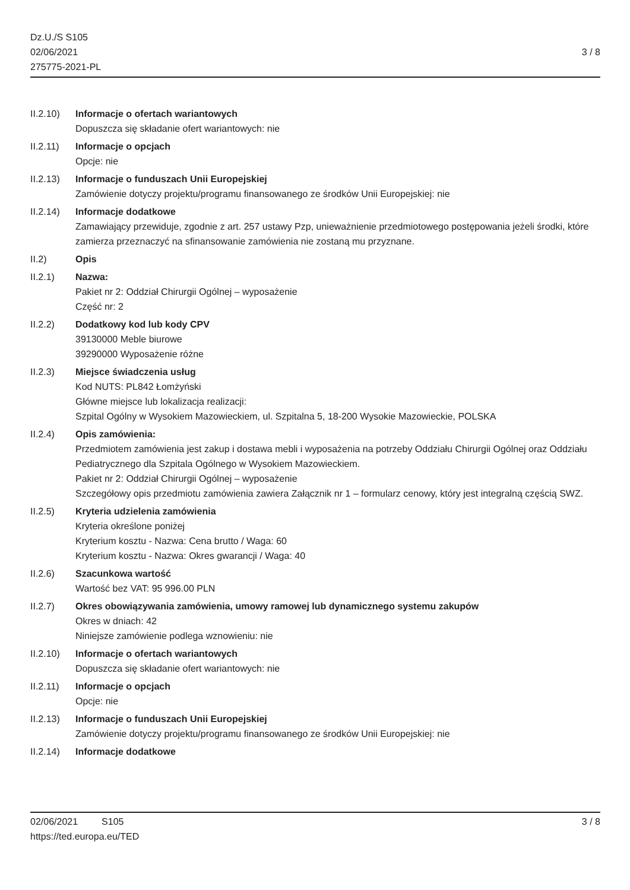Dz.U./S S105
02/06/2021
275775-2021-PL
3 / 8
II.2.10)
Informacje o ofertach wariantowych
Dopuszcza się składanie ofert wariantowych: nie
II.2.11)
Informacje o opcjach
Opcje: nie
II.2.13)
Informacje o funduszach Unii Europejskiej
Zamówienie dotyczy projektu/programu finansowanego ze środków Unii Europejskiej: nie
II.2.14)
Informacje dodatkowe
Zamawiający przewiduje, zgodnie z art. 257 ustawy Pzp, unieważnienie przedmiotowego postępowania jeżeli środki, które zamierza przeznaczyć na sfinansowanie zamówienia nie zostaną mu przyznane.
II.2) Opis
II.2.1) Nazwa:
Pakiet nr 2: Oddział Chirurgii Ogólnej – wyposażenie
Część nr: 2
II.2.2) Dodatkowy kod lub kody CPV
39130000 Meble biurowe
39290000 Wyposażenie różne
II.2.3) Miejsce świadczenia usług
Kod NUTS: PL842 Łomżyński
Główne miejsce lub lokalizacja realizacji:
Szpital Ogólny w Wysokiem Mazowieckiem, ul. Szpitalna 5, 18-200 Wysokie Mazowieckie, POLSKA
II.2.4) Opis zamówienia:
Przedmiotem zamówienia jest zakup i dostawa mebli i wyposażenia na potrzeby Oddziału Chirurgii Ogólnej oraz Oddziału Pediatrycznego dla Szpitala Ogólnego w Wysokiem Mazowieckiem.
Pakiet nr 2: Oddział Chirurgii Ogólnej – wyposażenie
Szczegółowy opis przedmiotu zamówienia zawiera Załącznik nr 1 – formularz cenowy, który jest integralną częścią SWZ.
II.2.5) Kryteria udzielenia zamówienia
Kryteria określone poniżej
Kryterium kosztu - Nazwa: Cena brutto / Waga: 60
Kryterium kosztu - Nazwa: Okres gwarancji / Waga: 40
II.2.6) Szacunkowa wartość
Wartość bez VAT: 95 996.00 PLN
II.2.7) Okres obowiązywania zamówienia, umowy ramowej lub dynamicznego systemu zakupów
Okres w dniach: 42
Niniejsze zamówienie podlega wznowieniu: nie
II.2.10)
Informacje o ofertach wariantowych
Dopuszcza się składanie ofert wariantowych: nie
II.2.11)
Informacje o opcjach
Opcje: nie
II.2.13)
Informacje o funduszach Unii Europejskiej
Zamówienie dotyczy projektu/programu finansowanego ze środków Unii Europejskiej: nie
II.2.14)
Informacje dodatkowe
02/06/2021 S105 3 / 8
https://ted.europa.eu/TED